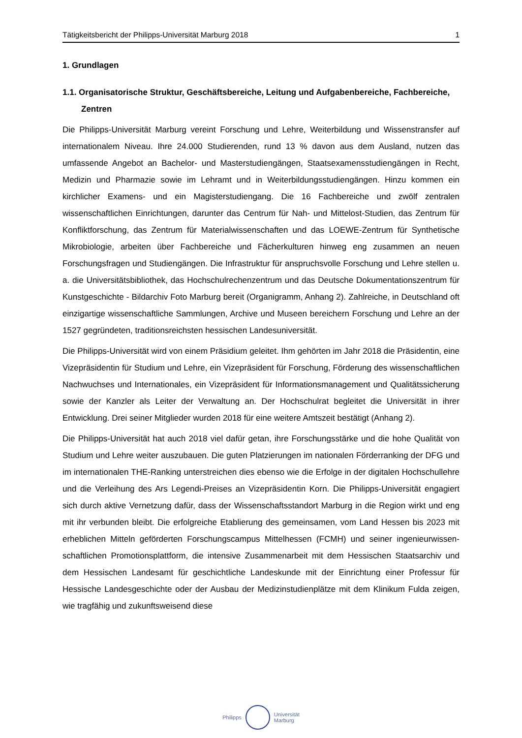Tätigkeitsbericht der Philipps-Universität Marburg 2018 1
1. Grundlagen
1.1. Organisatorische Struktur, Geschäftsbereiche, Leitung und Aufgabenbereiche, Fachbereiche, Zentren
Die Philipps-Universität Marburg vereint Forschung und Lehre, Weiterbildung und Wissens­transfer auf internationalem Niveau. Ihre 24.000 Studierenden, rund 13 % davon aus dem Ausland, nutzen das umfassende Angebot an Bachelor- und Masterstudiengängen, Staatsexamensstudiengängen in Recht, Medizin und Pharmazie sowie im Lehramt und in Weiterbildungsstudiengängen. Hinzu kommen ein kirchlicher Examens- und ein Magister­studiengang. Die 16 Fachbereiche und zwölf zentralen wissenschaftlichen Einrichtungen, darunter das Centrum für Nah- und Mittelost-Studien, das Zentrum für Konfliktforschung, das Zentrum für Materialwissenschaften und das LOEWE-Zentrum für Synthetische Mikrobiologie, arbeiten über Fachbereiche und Fächerkulturen hinweg eng zusammen an neuen Forschungs­fragen und Studiengängen. Die Infrastruktur für anspruchsvolle Forschung und Lehre stellen u. a. die Universitätsbibliothek, das Hochschulrechenzentrum und das Deutsche Dokumentations­zentrum für Kunstgeschichte - Bildarchiv Foto Marburg bereit (Organigramm, Anhang 2). Zahlreiche, in Deutschland oft einzigartige wissenschaftliche Sammlungen, Archive und Museen bereichern Forschung und Lehre an der 1527 gegründeten, traditionsreichsten hessischen Landesuniversität.
Die Philipps-Universität wird von einem Präsidium geleitet. Ihm gehörten im Jahr 2018 die Präsidentin, eine Vizepräsidentin für Studium und Lehre, ein Vizepräsident für Forschung, Förderung des wissenschaftlichen Nachwuchses und Internationales, ein Vizepräsident für Informationsmanagement und Qualitätssicherung sowie der Kanzler als Leiter der Verwaltung an. Der Hochschulrat begleitet die Universität in ihrer Entwicklung. Drei seiner Mitglieder wurden 2018 für eine weitere Amtszeit bestätigt (Anhang 2).
Die Philipps-Universität hat auch 2018 viel dafür getan, ihre Forschungsstärke und die hohe Qualität von Studium und Lehre weiter auszubauen. Die guten Platzierungen im nationalen Förderranking der DFG und im internationalen THE-Ranking unterstreichen dies ebenso wie die Erfolge in der digitalen Hochschullehre und die Verleihung des Ars Legendi-Preises an Vizepräsidentin Korn. Die Philipps-Universität engagiert sich durch aktive Vernetzung dafür, dass der Wissenschaftsstandort Marburg in die Region wirkt und eng mit ihr verbunden bleibt. Die erfolgreiche Etablierung des gemeinsamen, vom Land Hessen bis 2023 mit erheblichen Mitteln geförderten Forschungscampus Mittelhessen (FCMH) und seiner ingenieurwissen­schaftlichen Promotionsplattform, die intensive Zusammenarbeit mit dem Hessischen Staatsarchiv und dem Hessischen Landesamt für geschichtliche Landeskunde mit der Einrichtung einer Professur für Hessische Landesgeschichte oder der Ausbau der Medizinstudienplätze mit dem Klinikum Fulda zeigen, wie tragfähig und zukunftsweisend diese
Philipps
Universität
Marburg